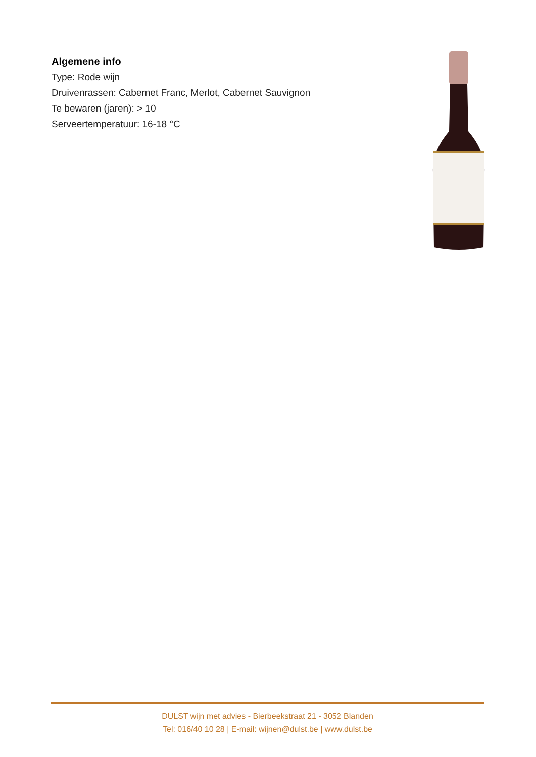Algemene info
Type: Rode wijn
Druivenrassen: Cabernet Franc, Merlot, Cabernet Sauvignon
Te bewaren (jaren): > 10
Serveertemperatuur: 16-18 °C
DULST wijn met advies - Bierbeekstraat 21 - 3052 Blanden
Tel: 016/40 10 28 | E-mail: wijnen@dulst.be | www.dulst.be